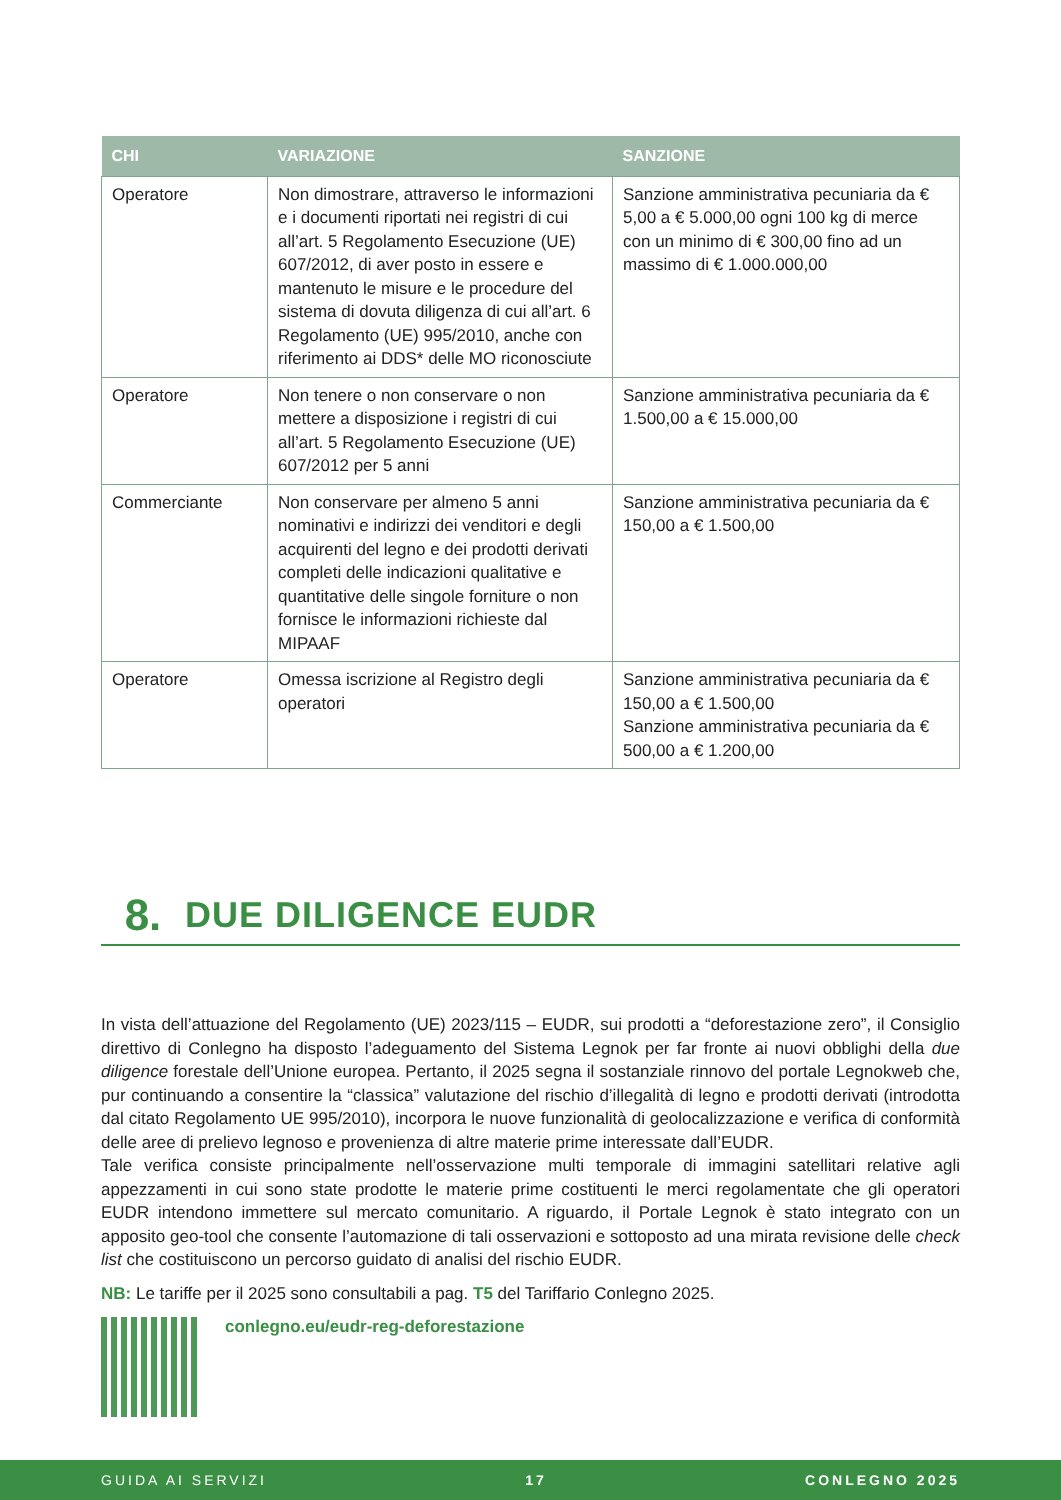| CHI | VARIAZIONE | SANZIONE |
| --- | --- | --- |
| Operatore | Non dimostrare, attraverso le informazioni e i documenti riportati nei registri di cui all’art. 5 Regolamento Esecuzione (UE) 607/2012, di aver posto in essere e mantenuto le misure e le procedure del sistema di dovuta diligenza di cui all’art. 6 Regolamento (UE) 995/2010, anche con riferimento ai DDS* delle MO riconosciute | Sanzione amministrativa pecuniaria da € 5,00 a € 5.000,00 ogni 100 kg di merce con un minimo di € 300,00 fino ad un massimo di € 1.000.000,00 |
| Operatore | Non tenere o non conservare o non mettere a disposizione i registri di cui all’art. 5 Regolamento Esecuzione (UE) 607/2012 per 5 anni | Sanzione amministrativa pecuniaria da € 1.500,00 a € 15.000,00 |
| Commerciante | Non conservare per almeno 5 anni nominativi e indirizzi dei venditori e degli acquirenti del legno e dei prodotti derivati completi delle indicazioni qualitative e quantitative delle singole forniture o non fornisce le informazioni richieste dal MIPAAF | Sanzione amministrativa pecuniaria da € 150,00 a € 1.500,00 |
| Operatore | Omessa iscrizione al Registro degli operatori | Sanzione amministrativa pecuniaria da € 150,00 a € 1.500,00 Sanzione amministrativa pecuniaria da € 500,00 a € 1.200,00 |
8.
DUE DILIGENCE EUDR
In vista dell’attuazione del Regolamento (UE) 2023/115 – EUDR, sui prodotti a “deforestazione zero”, il Consiglio direttivo di Conlegno ha disposto l’adeguamento del Sistema Legnok per far fronte ai nuovi obblighi della due diligence forestale dell’Unione europea. Pertanto, il 2025 segna il sostanziale rinnovo del portale Legnokweb che, pur continuando a consentire la “classica” valutazione del rischio d’illegalità di legno e prodotti derivati (introdotta dal citato Regolamento UE 995/2010), incorpora le nuove funzionalità di geolocalizzazione e verifica di conformità delle aree di prelievo legnoso e provenienza di altre materie prime interessate dall’EUDR.
Tale verifica consiste principalmente nell’osservazione multi temporale di immagini satellitari relative agli appezzamenti in cui sono state prodotte le materie prime costituenti le merci regolamentate che gli operatori EUDR intendono immettere sul mercato comunitario. A riguardo, il Portale Legnok è stato integrato con un apposito geo-tool che consente l’automazione di tali osservazioni e sottoposto ad una mirata revisione delle check list che costituiscono un percorso guidato di analisi del rischio EUDR.
NB: Le tariffe per il 2025 sono consultabili a pag. T5 del Tariffario Conlegno 2025.
conlegno.eu/eudr-reg-deforestazione
GUIDA AI SERVIZI 17 CONLEGNO 2025